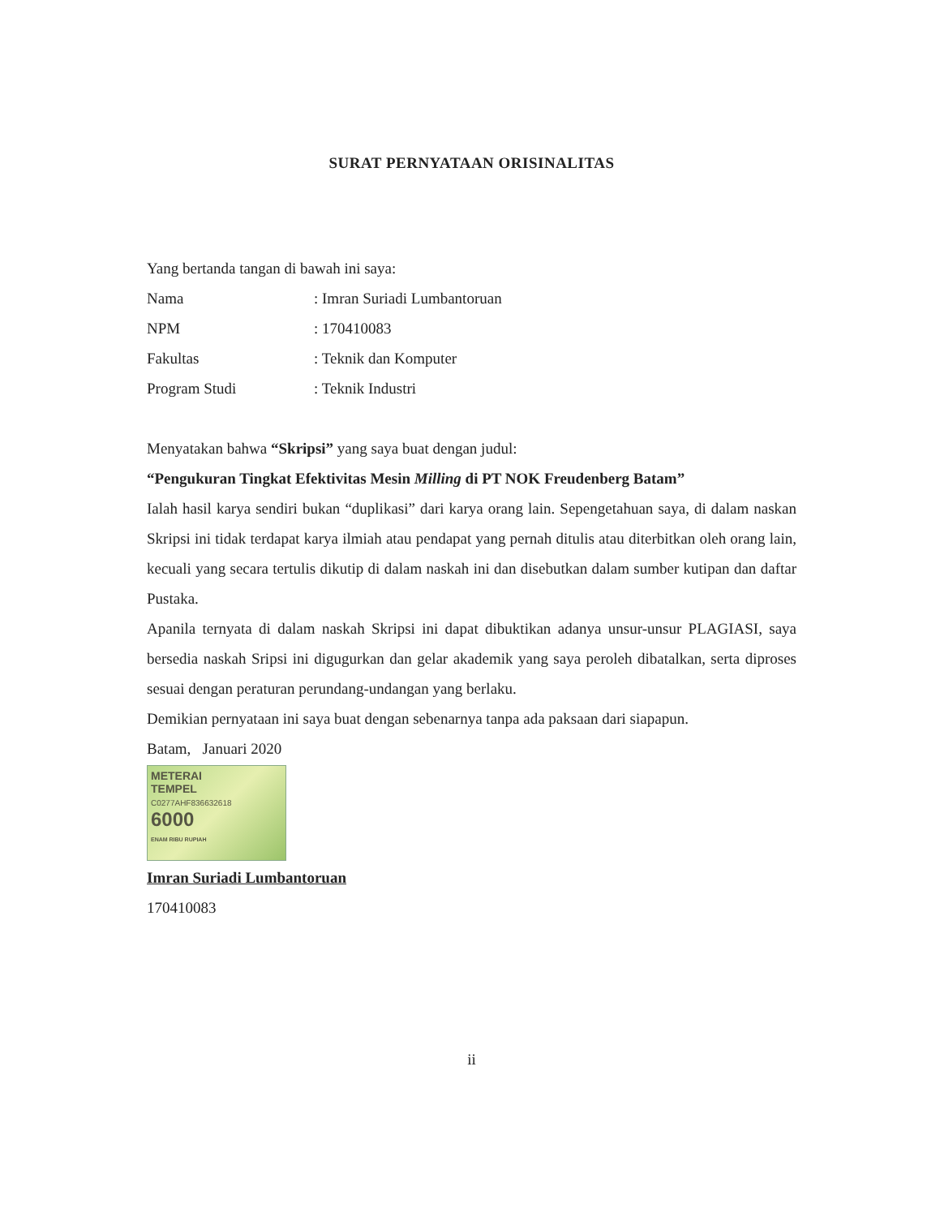SURAT PERNYATAAN ORISINALITAS
Yang bertanda tangan di bawah ini saya:
| Nama | : Imran Suriadi Lumbantoruan |
| NPM | : 170410083 |
| Fakultas | : Teknik dan Komputer |
| Program Studi | : Teknik Industri |
Menyatakan bahwa “Skripsi” yang saya buat dengan judul:
“Pengukuran Tingkat Efektivitas Mesin Milling di PT NOK Freudenberg Batam”
Ialah hasil karya sendiri bukan “duplikasi” dari karya orang lain. Sepengetahuan saya, di dalam naskan Skripsi ini tidak terdapat karya ilmiah atau pendapat yang pernah ditulis atau diterbitkan oleh orang lain, kecuali yang secara tertulis dikutip di dalam naskah ini dan disebutkan dalam sumber kutipan dan daftar Pustaka.
Apanila ternyata di dalam naskah Skripsi ini dapat dibuktikan adanya unsur-unsur PLAGIASI, saya bersedia naskah Sripsi ini digugurkan dan gelar akademik yang saya peroleh dibatalkan, serta diproses sesuai dengan peraturan perundang-undangan yang berlaku.
Demikian pernyataan ini saya buat dengan sebenarnya tanpa ada paksaan dari siapapun.
Batam, Januari 2020
METERAI
TEMPEL
C0277AHF836632618
6000
ENAM RIBU RUPIAH
Imran Suriadi Lumbantoruan
170410083
ii